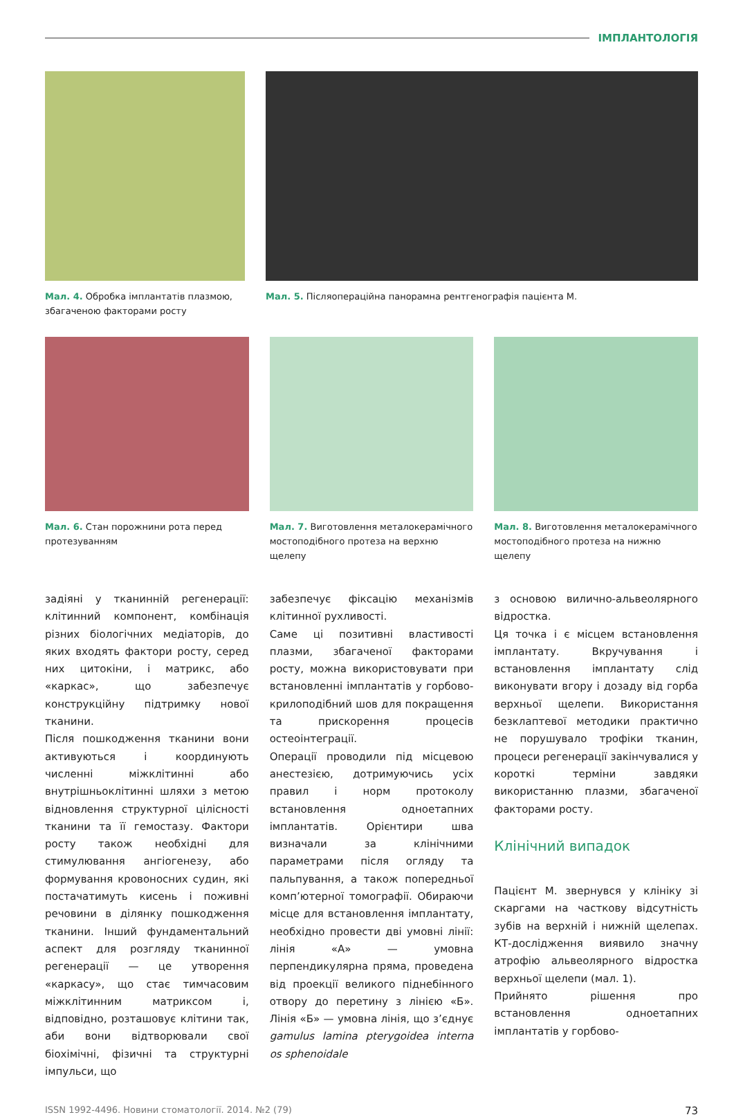ІМПЛАНТОЛОГІЯ
Мал. 4. Обробка імплантатів плазмою, збагаченою факторами росту
Мал. 5. Післяопераційна панорамна рентгенографія пацієнта М.
Мал. 6. Стан порожнини рота перед протезуванням
Мал. 7. Виготовлення металокерамічного мостоподібного протеза на верхню щелепу
Мал. 8. Виготовлення металокерамічного мостоподібного протеза на нижню щелепу
задіяні у тканинній регенерації: клітинний компонент, комбінація різних біологічних медіаторів, до яких входять фактори росту, серед них цитокіни, і матрикс, або «каркас», що забезпечує конструкційну підтримку нової тканини.
Після пошкодження тканини вони активуються і координують численні міжклітинні або внутрішньоклітинні шляхи з метою відновлення структурної цілісності тканини та її гемостазу. Фактори росту також необхідні для стимулювання ангіогенезу, або формування кровоносних судин, які постачатимуть кисень і поживні речовини в ділянку пошкодження тканини. Інший фундаментальний аспект для розгляду тканинної регенерації — це утворення «каркасу», що стає тимчасовим міжклітинним матриксом і, відповідно, розташовує клітини так, аби вони відтворювали свої біохімічні, фізичні та структурні імпульси, що
забезпечує фіксацію механізмів клітинної рухливості.
Саме ці позитивні властивості плазми, збагаченої факторами росту, можна використовувати при встановленні імплантатів у горбово-крилоподібний шов для покращення та прискорення процесів остеоінтеграції.
Операції проводили під місцевою анестезією, дотримуючись усіх правил і норм протоколу встановлення одноетапних імплантатів. Орієнтири шва визначали за клінічними параметрами після огляду та пальпування, а також попередньої комп’ютерної томографії. Обираючи місце для встановлення імплантату, необхідно провести дві умовні лінії: лінія «А» — умовна перпендикулярна пряма, проведена від проекції великого піднебінного отвору до перетину з лінією «Б». Лінія «Б» — умовна лінія, що з’єднує gamulus lamina pterygoidea interna os sphenoidale
з основою вилично-альвеолярного відростка.
Ця точка і є місцем встановлення імплантату. Вкручування і встановлення імплантату слід виконувати вгору і дозаду від горба верхньої щелепи. Використання безклаптевої методики практично не порушувало трофіки тканин, процеси регенерації закінчувалися у короткі терміни завдяки використанню плазми, збагаченої факторами росту.
Клінічний випадок
Пацієнт М. звернувся у клініку зі скаргами на часткову відсутність зубів на верхній і нижній щелепах. КТ-дослідження виявило значну атрофію альвеолярного відростка верхньої щелепи (мал. 1).
Прийнято рішення про встановлення одноетапних імплантатів у горбово-
ISSN 1992-4496. Новини стоматології. 2014. №2 (79) 73